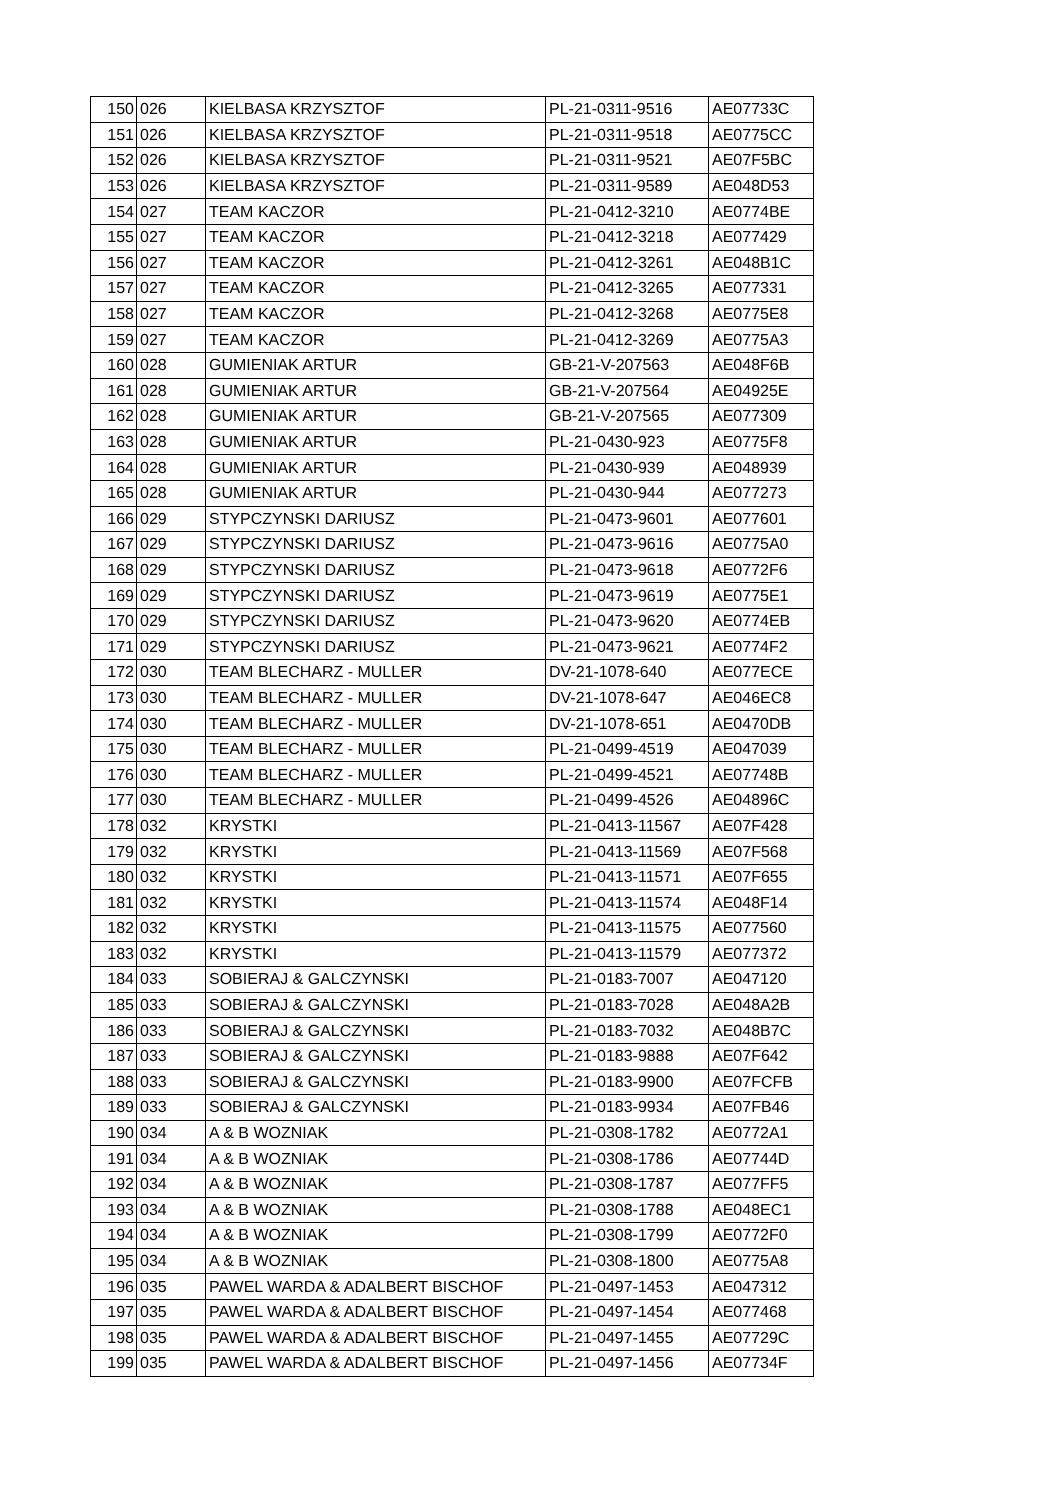| 150 | 026 | KIELBASA KRZYSZTOF | PL-21-0311-9516 | AE07733C |
| 151 | 026 | KIELBASA KRZYSZTOF | PL-21-0311-9518 | AE0775CC |
| 152 | 026 | KIELBASA KRZYSZTOF | PL-21-0311-9521 | AE07F5BC |
| 153 | 026 | KIELBASA KRZYSZTOF | PL-21-0311-9589 | AE048D53 |
| 154 | 027 | TEAM KACZOR | PL-21-0412-3210 | AE0774BE |
| 155 | 027 | TEAM KACZOR | PL-21-0412-3218 | AE077429 |
| 156 | 027 | TEAM KACZOR | PL-21-0412-3261 | AE048B1C |
| 157 | 027 | TEAM KACZOR | PL-21-0412-3265 | AE077331 |
| 158 | 027 | TEAM KACZOR | PL-21-0412-3268 | AE0775E8 |
| 159 | 027 | TEAM KACZOR | PL-21-0412-3269 | AE0775A3 |
| 160 | 028 | GUMIENIAK ARTUR | GB-21-V-207563 | AE048F6B |
| 161 | 028 | GUMIENIAK ARTUR | GB-21-V-207564 | AE04925E |
| 162 | 028 | GUMIENIAK ARTUR | GB-21-V-207565 | AE077309 |
| 163 | 028 | GUMIENIAK ARTUR | PL-21-0430-923 | AE0775F8 |
| 164 | 028 | GUMIENIAK ARTUR | PL-21-0430-939 | AE048939 |
| 165 | 028 | GUMIENIAK ARTUR | PL-21-0430-944 | AE077273 |
| 166 | 029 | STYPCZYNSKI DARIUSZ | PL-21-0473-9601 | AE077601 |
| 167 | 029 | STYPCZYNSKI DARIUSZ | PL-21-0473-9616 | AE0775A0 |
| 168 | 029 | STYPCZYNSKI DARIUSZ | PL-21-0473-9618 | AE0772F6 |
| 169 | 029 | STYPCZYNSKI DARIUSZ | PL-21-0473-9619 | AE0775E1 |
| 170 | 029 | STYPCZYNSKI DARIUSZ | PL-21-0473-9620 | AE0774EB |
| 171 | 029 | STYPCZYNSKI DARIUSZ | PL-21-0473-9621 | AE0774F2 |
| 172 | 030 | TEAM BLECHARZ - MULLER | DV-21-1078-640 | AE077ECE |
| 173 | 030 | TEAM BLECHARZ - MULLER | DV-21-1078-647 | AE046EC8 |
| 174 | 030 | TEAM BLECHARZ - MULLER | DV-21-1078-651 | AE0470DB |
| 175 | 030 | TEAM BLECHARZ - MULLER | PL-21-0499-4519 | AE047039 |
| 176 | 030 | TEAM BLECHARZ - MULLER | PL-21-0499-4521 | AE07748B |
| 177 | 030 | TEAM BLECHARZ - MULLER | PL-21-0499-4526 | AE04896C |
| 178 | 032 | KRYSTKI | PL-21-0413-11567 | AE07F428 |
| 179 | 032 | KRYSTKI | PL-21-0413-11569 | AE07F568 |
| 180 | 032 | KRYSTKI | PL-21-0413-11571 | AE07F655 |
| 181 | 032 | KRYSTKI | PL-21-0413-11574 | AE048F14 |
| 182 | 032 | KRYSTKI | PL-21-0413-11575 | AE077560 |
| 183 | 032 | KRYSTKI | PL-21-0413-11579 | AE077372 |
| 184 | 033 | SOBIERAJ & GALCZYNSKI | PL-21-0183-7007 | AE047120 |
| 185 | 033 | SOBIERAJ & GALCZYNSKI | PL-21-0183-7028 | AE048A2B |
| 186 | 033 | SOBIERAJ & GALCZYNSKI | PL-21-0183-7032 | AE048B7C |
| 187 | 033 | SOBIERAJ & GALCZYNSKI | PL-21-0183-9888 | AE07F642 |
| 188 | 033 | SOBIERAJ & GALCZYNSKI | PL-21-0183-9900 | AE07FCFB |
| 189 | 033 | SOBIERAJ & GALCZYNSKI | PL-21-0183-9934 | AE07FB46 |
| 190 | 034 | A & B WOZNIAK | PL-21-0308-1782 | AE0772A1 |
| 191 | 034 | A & B WOZNIAK | PL-21-0308-1786 | AE07744D |
| 192 | 034 | A & B WOZNIAK | PL-21-0308-1787 | AE077FF5 |
| 193 | 034 | A & B WOZNIAK | PL-21-0308-1788 | AE048EC1 |
| 194 | 034 | A & B WOZNIAK | PL-21-0308-1799 | AE0772F0 |
| 195 | 034 | A & B WOZNIAK | PL-21-0308-1800 | AE0775A8 |
| 196 | 035 | PAWEL WARDA & ADALBERT BISCHOF | PL-21-0497-1453 | AE047312 |
| 197 | 035 | PAWEL WARDA & ADALBERT BISCHOF | PL-21-0497-1454 | AE077468 |
| 198 | 035 | PAWEL WARDA & ADALBERT BISCHOF | PL-21-0497-1455 | AE07729C |
| 199 | 035 | PAWEL WARDA & ADALBERT BISCHOF | PL-21-0497-1456 | AE07734F |